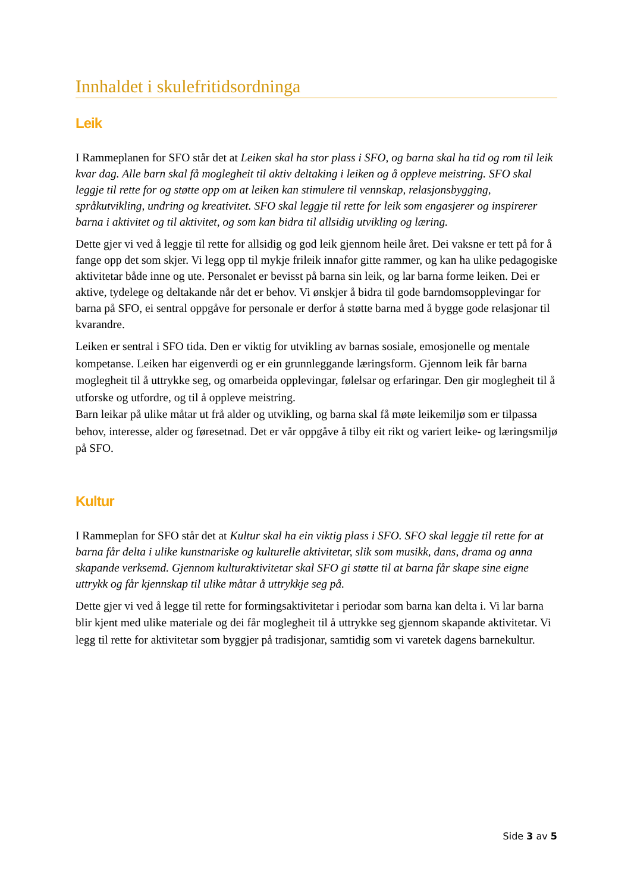Innhaldet i skulefritidsordninga
Leik
I Rammeplanen for SFO står det at Leiken skal ha stor plass i SFO, og barna skal ha tid og rom til leik kvar dag. Alle barn skal få moglegheit til aktiv deltaking i leiken og å oppleve meistring. SFO skal leggje til rette for og støtte opp om at leiken kan stimulere til vennskap, relasjonsbygging, språkutvikling, undring og kreativitet. SFO skal leggje til rette for leik som engasjerer og inspirerer barna i aktivitet og til aktivitet, og som kan bidra til allsidig utvikling og læring.
Dette gjer vi ved å leggje til rette for allsidig og god leik gjennom heile året. Dei vaksne er tett på for å fange opp det som skjer. Vi legg opp til mykje frileik innafor gitte rammer, og kan ha ulike pedagogiske aktivitetar både inne og ute. Personalet er bevisst på barna sin leik, og lar barna forme leiken. Dei er aktive, tydelege og deltakande når det er behov. Vi ønskjer å bidra til gode barndomsopplevingar for barna på SFO, ei sentral oppgåve for personale er derfor å støtte barna med å bygge gode relasjonar til kvarandre.
Leiken er sentral i SFO tida. Den er viktig for utvikling av barnas sosiale, emosjonelle og mentale kompetanse. Leiken har eigenverdi og er ein grunnleggande læringsform. Gjennom leik får barna moglegheit til å uttrykke seg, og omarbeida opplevingar, følelsar og erfaringar. Den gir moglegheit til å utforske og utfordre, og til å oppleve meistring.
Barn leikar på ulike måtar ut frå alder og utvikling, og barna skal få møte leikemiljø som er tilpassa behov, interesse, alder og føresetnad. Det er vår oppgåve å tilby eit rikt og variert leike- og læringsmiljø på SFO.
Kultur
I Rammeplan for SFO står det at Kultur skal ha ein viktig plass i SFO. SFO skal leggje til rette for at barna får delta i ulike kunstnariske og kulturelle aktivitetar, slik som musikk, dans, drama og anna skapande verksemd. Gjennom kulturaktivitetar skal SFO gi støtte til at barna får skape sine eigne uttrykk og får kjennskap til ulike måtar å uttrykkje seg på.
Dette gjer vi ved å legge til rette for formingsaktivitetar i periodar som barna kan delta i. Vi lar barna blir kjent med ulike materiale og dei får moglegheit til å uttrykke seg gjennom skapande aktivitetar. Vi legg til rette for aktivitetar som byggjer på tradisjonar, samtidig som vi varetek dagens barnekultur.
Side 3 av 5